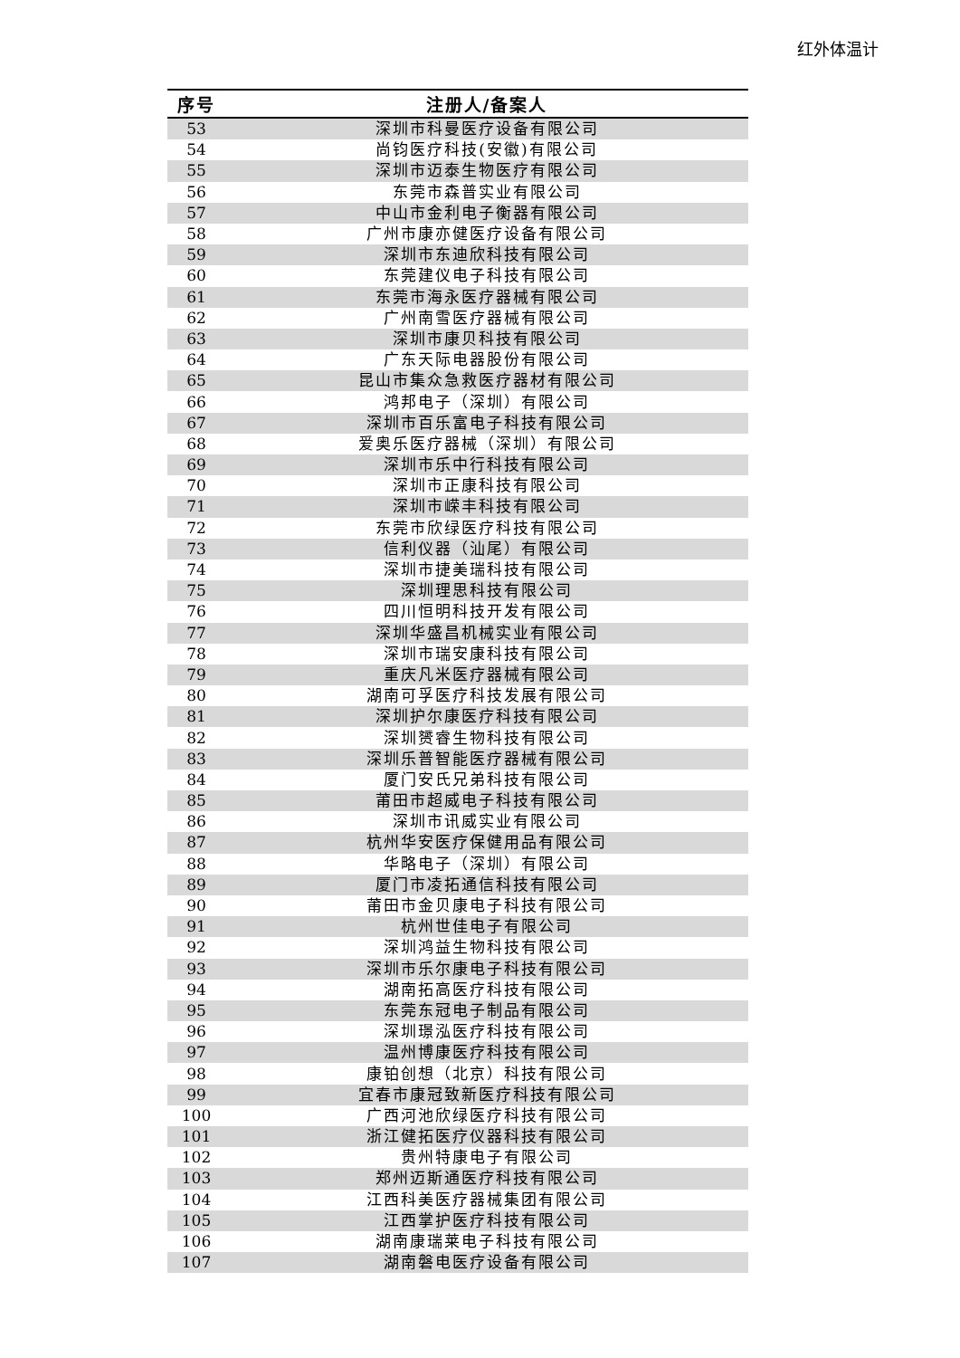红外体温计
| 序号 | 注册人/备案人 |
| --- | --- |
| 53 | 深圳市科曼医疗设备有限公司 |
| 54 | 尚钧医疗科技(安徽)有限公司 |
| 55 | 深圳市迈泰生物医疗有限公司 |
| 56 | 东莞市森普实业有限公司 |
| 57 | 中山市金利电子衡器有限公司 |
| 58 | 广州市康亦健医疗设备有限公司 |
| 59 | 深圳市东迪欣科技有限公司 |
| 60 | 东莞建仪电子科技有限公司 |
| 61 | 东莞市海永医疗器械有限公司 |
| 62 | 广州南雪医疗器械有限公司 |
| 63 | 深圳市康贝科技有限公司 |
| 64 | 广东天际电器股份有限公司 |
| 65 | 昆山市集众急救医疗器材有限公司 |
| 66 | 鸿邦电子（深圳）有限公司 |
| 67 | 深圳市百乐富电子科技有限公司 |
| 68 | 爱奥乐医疗器械（深圳）有限公司 |
| 69 | 深圳市乐中行科技有限公司 |
| 70 | 深圳市正康科技有限公司 |
| 71 | 深圳市嵘丰科技有限公司 |
| 72 | 东莞市欣绿医疗科技有限公司 |
| 73 | 信利仪器（汕尾）有限公司 |
| 74 | 深圳市捷美瑞科技有限公司 |
| 75 | 深圳理思科技有限公司 |
| 76 | 四川恒明科技开发有限公司 |
| 77 | 深圳华盛昌机械实业有限公司 |
| 78 | 深圳市瑞安康科技有限公司 |
| 79 | 重庆凡米医疗器械有限公司 |
| 80 | 湖南可孚医疗科技发展有限公司 |
| 81 | 深圳护尔康医疗科技有限公司 |
| 82 | 深圳赟睿生物科技有限公司 |
| 83 | 深圳乐普智能医疗器械有限公司 |
| 84 | 厦门安氏兄弟科技有限公司 |
| 85 | 莆田市超威电子科技有限公司 |
| 86 | 深圳市讯威实业有限公司 |
| 87 | 杭州华安医疗保健用品有限公司 |
| 88 | 华略电子（深圳）有限公司 |
| 89 | 厦门市凌拓通信科技有限公司 |
| 90 | 莆田市金贝康电子科技有限公司 |
| 91 | 杭州世佳电子有限公司 |
| 92 | 深圳鸿益生物科技有限公司 |
| 93 | 深圳市乐尔康电子科技有限公司 |
| 94 | 湖南拓高医疗科技有限公司 |
| 95 | 东莞东冠电子制品有限公司 |
| 96 | 深圳璟泓医疗科技有限公司 |
| 97 | 温州博康医疗科技有限公司 |
| 98 | 康铂创想（北京）科技有限公司 |
| 99 | 宜春市康冠致新医疗科技有限公司 |
| 100 | 广西河池欣绿医疗科技有限公司 |
| 101 | 浙江健拓医疗仪器科技有限公司 |
| 102 | 贵州特康电子有限公司 |
| 103 | 郑州迈斯通医疗科技有限公司 |
| 104 | 江西科美医疗器械集团有限公司 |
| 105 | 江西掌护医疗科技有限公司 |
| 106 | 湖南康瑞莱电子科技有限公司 |
| 107 | 湖南磐电医疗设备有限公司 |